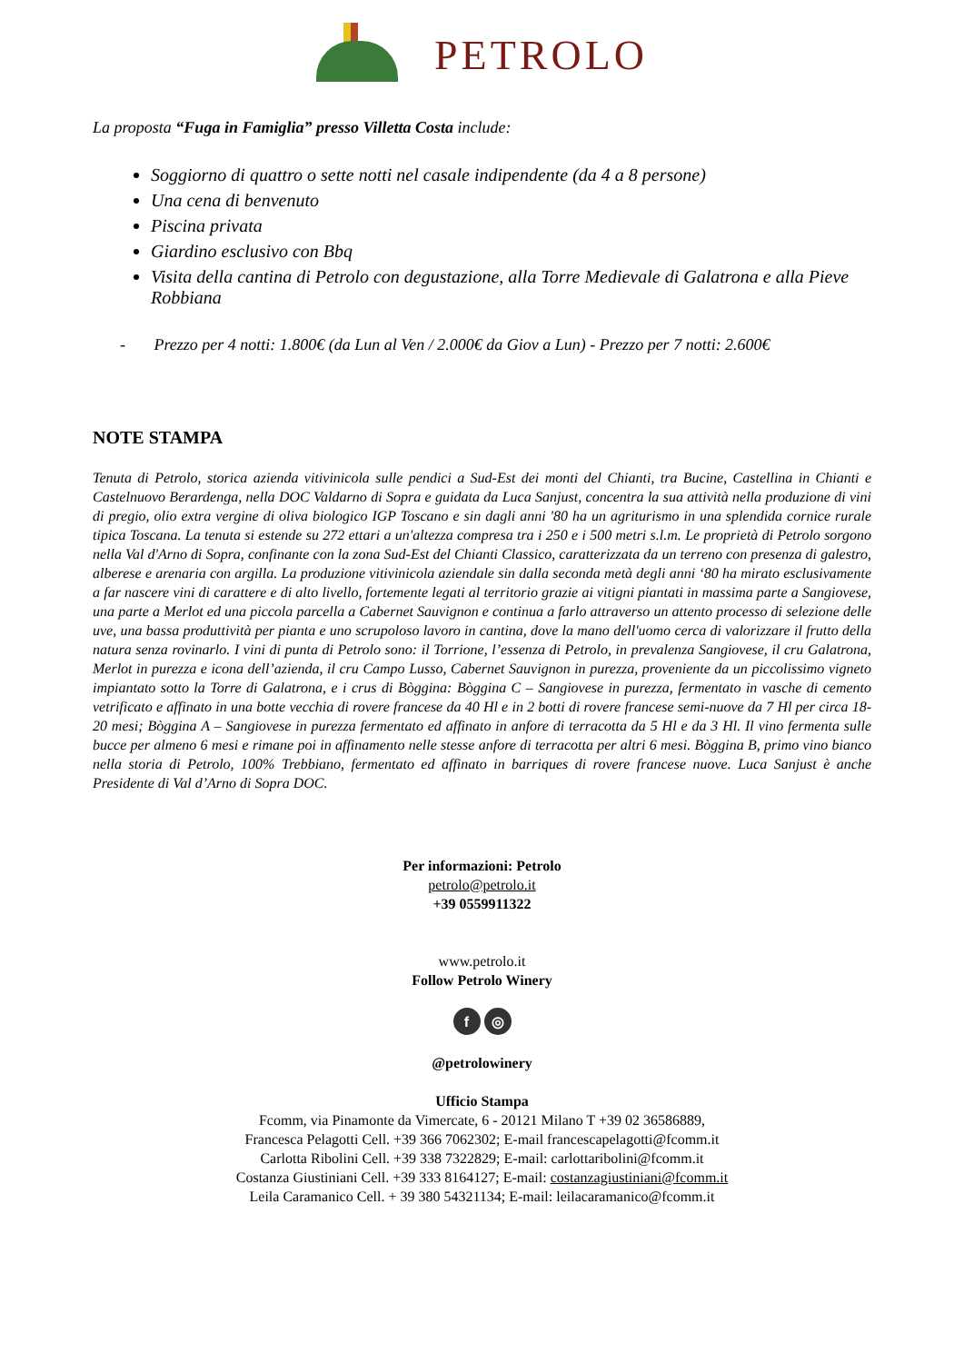PETROLO
La proposta “Fuga in Famiglia” presso Villetta Costa include:
Soggiorno di quattro o sette notti nel casale indipendente (da 4 a 8 persone)
Una cena di benvenuto
Piscina privata
Giardino esclusivo con Bbq
Visita della cantina di Petrolo con degustazione, alla Torre Medievale di Galatrona e alla Pieve Robbiana
- Prezzo per 4 notti: 1.800€ (da Lun al Ven / 2.000€ da Giov a Lun) - Prezzo per 7 notti: 2.600€
NOTE STAMPA
Tenuta di Petrolo, storica azienda vitivinicola sulle pendici a Sud-Est dei monti del Chianti, tra Bucine, Castellina in Chianti e Castelnuovo Berardenga, nella DOC Valdarno di Sopra e guidata da Luca Sanjust, concentra la sua attività nella produzione di vini di pregio, olio extra vergine di oliva biologico IGP Toscano e sin dagli anni '80 ha un agriturismo in una splendida cornice rurale tipica Toscana. La tenuta si estende su 272 ettari a un'altezza compresa tra i 250 e i 500 metri s.l.m. Le proprietà di Petrolo sorgono nella Val d'Arno di Sopra, confinante con la zona Sud-Est del Chianti Classico, caratterizzata da un terreno con presenza di galestro, alberese e arenaria con argilla. La produzione vitivinicola aziendale sin dalla seconda metà degli anni ‘80 ha mirato esclusivamente a far nascere vini di carattere e di alto livello, fortemente legati al territorio grazie ai vitigni piantati in massima parte a Sangiovese, una parte a Merlot ed una piccola parcella a Cabernet Sauvignon e continua a farlo attraverso un attento processo di selezione delle uve, una bassa produttività per pianta e uno scrupoloso lavoro in cantina, dove la mano dell'uomo cerca di valorizzare il frutto della natura senza rovinarlo. I vini di punta di Petrolo sono: il Torrione, l’essenza di Petrolo, in prevalenza Sangiovese, il cru Galatrona, Merlot in purezza e icona dell’azienda, il cru Campo Lusso, Cabernet Sauvignon in purezza, proveniente da un piccolissimo vigneto impiantato sotto la Torre di Galatrona, e i crus di Bòggina: Bòggina C – Sangiovese in purezza, fermentato in vasche di cemento vetrificato e affinato in una botte vecchia di rovere francese da 40 Hl e in 2 botti di rovere francese semi-nuove da 7 Hl per circa 18-20 mesi; Bòggina A – Sangiovese in purezza fermentato ed affinato in anfore di terracotta da 5 Hl e da 3 Hl. Il vino fermenta sulle bucce per almeno 6 mesi e rimane poi in affinamento nelle stesse anfore di terracotta per altri 6 mesi. Bòggina B, primo vino bianco nella storia di Petrolo, 100% Trebbiano, fermentato ed affinato in barriques di rovere francese nuove. Luca Sanjust è anche Presidente di Val d’Arno di Sopra DOC.
Per informazioni: Petrolo
petrolo@petrolo.it
+39 0559911322
www.petrolo.it
Follow Petrolo Winery
f ◎
@petrolowinery
Ufficio Stampa
Fcomm, via Pinamonte da Vimercate, 6 - 20121 Milano T +39 02 36586889,
Francesca Pelagotti Cell. +39 366 7062302; E-mail francescapelagotti@fcomm.it
Carlotta Ribolini Cell. +39 338 7322829; E-mail: carlottaribolini@fcomm.it
Costanza Giustiniani Cell. +39 333 8164127; E-mail: costanzagiustiniani@fcomm.it
Leila Caramanico Cell. + 39 380 54321134; E-mail: leilacaramanico@fcomm.it